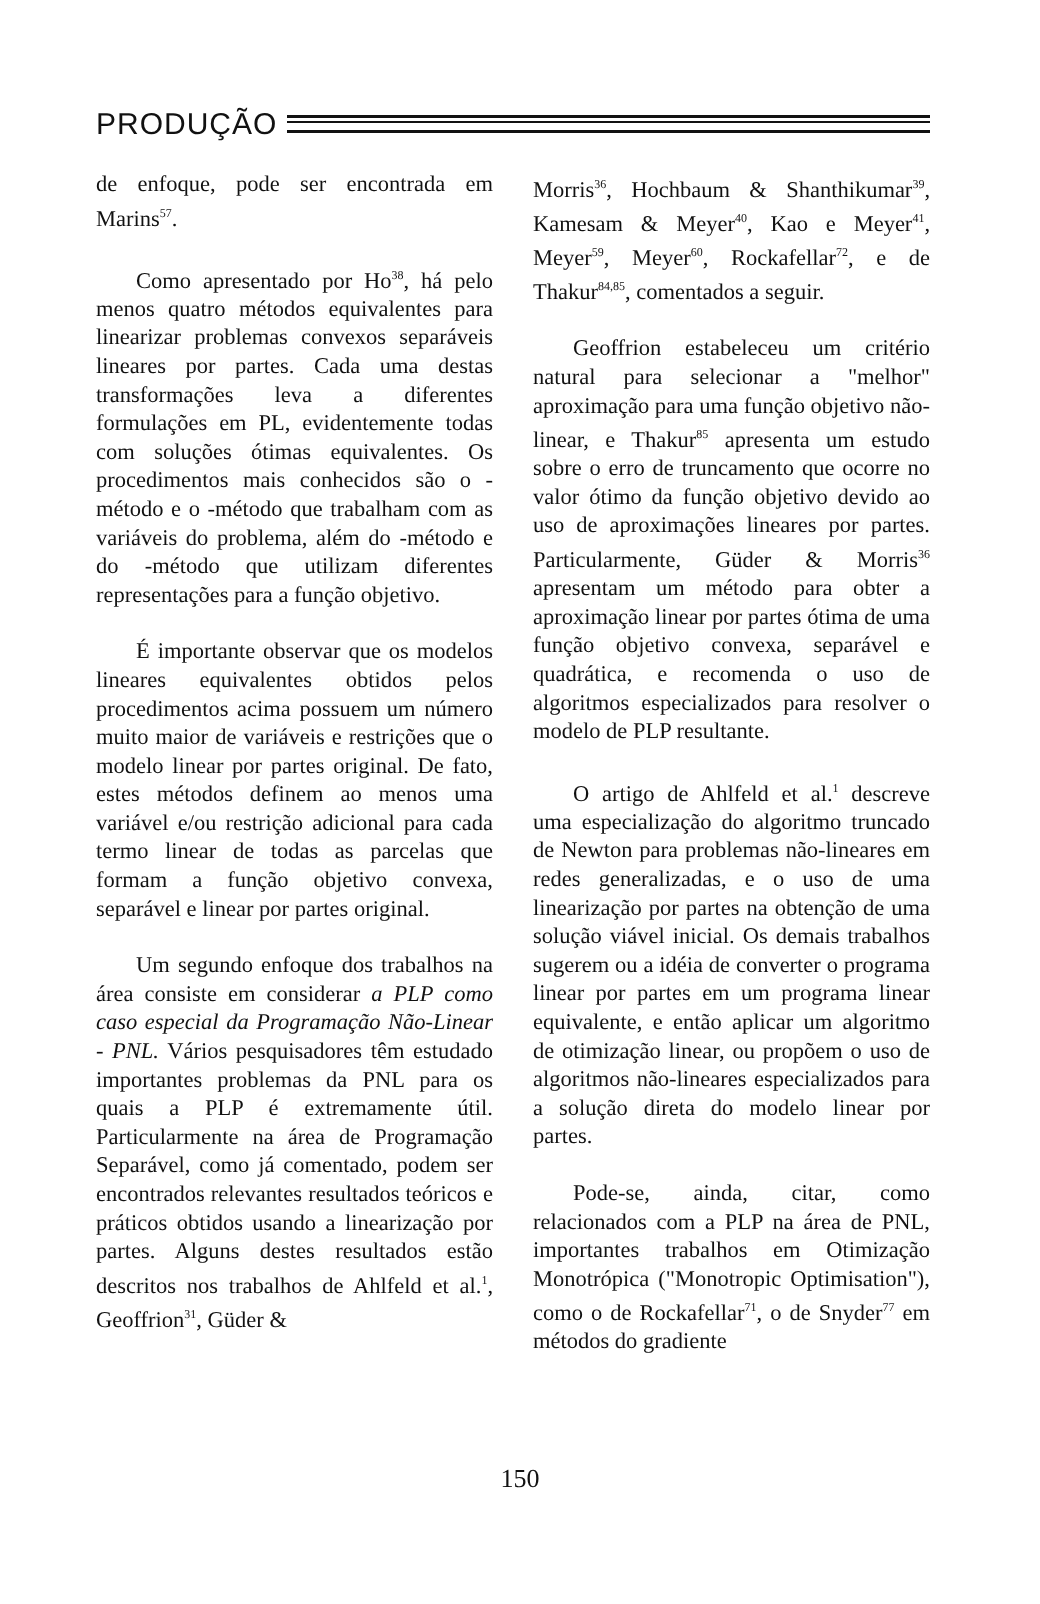PRODUÇÃO
de enfoque, pode ser encontrada em Marins<sup>57</sup>.
Como apresentado por Ho<sup>38</sup>, há pelo menos quatro métodos equivalentes para linearizar problemas convexos separáveis lineares por partes. Cada uma destas transformações leva a diferentes formulações em PL, evidentemente todas com soluções ótimas equivalentes. Os procedimentos mais conhecidos são o -método e o -método que trabalham com as variáveis do problema, além do -método e do -método que utilizam diferentes representações para a função objetivo.
É importante observar que os modelos lineares equivalentes obtidos pelos procedimentos acima possuem um número muito maior de variáveis e restrições que o modelo linear por partes original. De fato, estes métodos definem ao menos uma variável e/ou restrição adicional para cada termo linear de todas as parcelas que formam a função objetivo convexa, separável e linear por partes original.
Um segundo enfoque dos trabalhos na área consiste em considerar a PLP como caso especial da Programação Não-Linear - PNL. Vários pesquisadores têm estudado importantes problemas da PNL para os quais a PLP é extremamente útil. Particularmente na área de Programação Separável, como já comentado, podem ser encontrados relevantes resultados teóricos e práticos obtidos usando a linearização por partes. Alguns destes resultados estão descritos nos trabalhos de Ahlfeld et al.<sup>1</sup>, Geoffrion<sup>31</sup>, Güder &
Morris<sup>36</sup>, Hochbaum & Shanthikumar<sup>39</sup>, Kamesam & Meyer<sup>40</sup>, Kao e Meyer<sup>41</sup>, Meyer<sup>59</sup>, Meyer<sup>60</sup>, Rockafellar<sup>72</sup>, e de Thakur<sup>84,85</sup>, comentados a seguir.
Geoffrion estabeleceu um critério natural para selecionar a "melhor" aproximação para uma função objetivo não-linear, e Thakur<sup>85</sup> apresenta um estudo sobre o erro de truncamento que ocorre no valor ótimo da função objetivo devido ao uso de aproximações lineares por partes. Particularmente, Güder & Morris<sup>36</sup> apresentam um método para obter a aproximação linear por partes ótima de uma função objetivo convexa, separável e quadrática, e recomenda o uso de algoritmos especializados para resolver o modelo de PLP resultante.
O artigo de Ahlfeld et al.<sup>1</sup> descreve uma especialização do algoritmo truncado de Newton para problemas não-lineares em redes generalizadas, e o uso de uma linearização por partes na obtenção de uma solução viável inicial. Os demais trabalhos sugerem ou a idéia de converter o programa linear por partes em um programa linear equivalente, e então aplicar um algoritmo de otimização linear, ou propõem o uso de algoritmos não-lineares especializados para a solução direta do modelo linear por partes.
Pode-se, ainda, citar, como relacionados com a PLP na área de PNL, importantes trabalhos em Otimização Monotrópica ("Monotropic Optimisation"), como o de Rockafellar<sup>71</sup>, o de Snyder<sup>77</sup> em métodos do gradiente
150